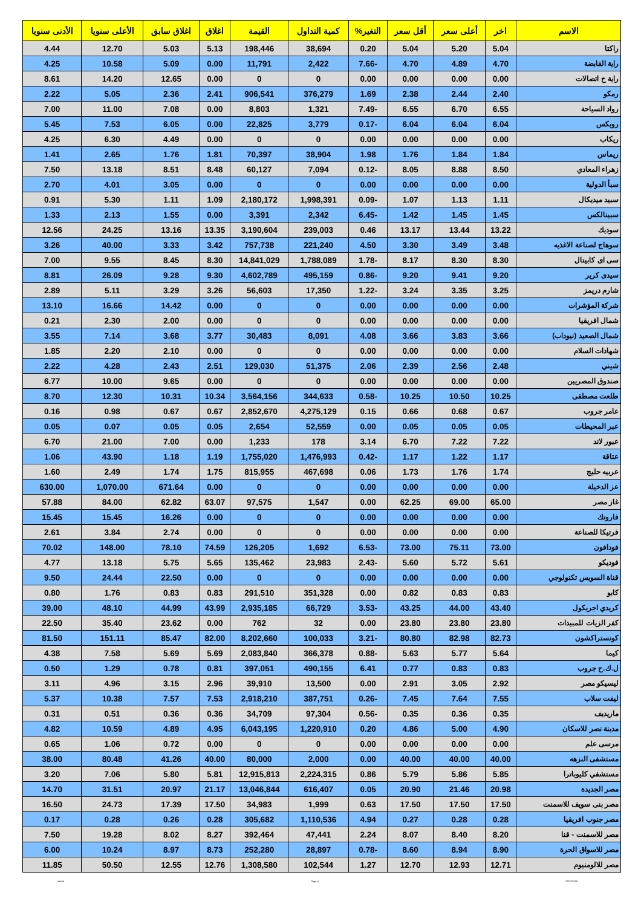| الاسم | اخر | أعلى سعر | أقل سعر | التغير% | كمية التداول | القيمة | اغلاق | اغلاق سابق | الأعلى سنويا | الأدنى سنويا |
| --- | --- | --- | --- | --- | --- | --- | --- | --- | --- | --- |
| راكتا | 5.04 | 5.20 | 5.04 | 0.20 | 38,694 | 198,446 | 5.13 | 5.03 | 12.70 | 4.44 |
| راية القابضة | 4.70 | 4.89 | 4.70 | -7.66 | 2,422 | 11,791 | 0.00 | 5.09 | 10.58 | 4.25 |
| راية خ اتصالات | 0.00 | 0.00 | 0.00 | 0.00 | 0 | 0 | 0.00 | 12.65 | 14.20 | 8.61 |
| رمكو | 2.40 | 2.44 | 2.38 | 1.69 | 376,279 | 906,541 | 2.41 | 2.36 | 5.05 | 2.22 |
| رواد السياحة | 6.55 | 6.70 | 6.55 | -7.49 | 1,321 | 8,803 | 0.00 | 7.08 | 11.00 | 7.00 |
| روبكس | 6.04 | 6.04 | 6.04 | -0.17 | 3,779 | 22,825 | 0.00 | 6.05 | 7.53 | 5.45 |
| ريكاب | 0.00 | 0.00 | 0.00 | 0.00 | 0 | 0 | 0.00 | 4.49 | 6.30 | 4.25 |
| ريماس | 1.84 | 1.84 | 1.76 | 1.98 | 38,904 | 70,397 | 1.81 | 1.76 | 2.65 | 1.41 |
| زهراء المعادي | 8.50 | 8.88 | 8.05 | -0.12 | 7,094 | 60,127 | 8.48 | 8.51 | 13.18 | 7.50 |
| سبأ الدولية | 0.00 | 0.00 | 0.00 | 0.00 | 0 | 0 | 0.00 | 3.05 | 4.01 | 2.70 |
| سبيد ميديكال | 1.11 | 1.13 | 1.07 | -0.09 | 1,998,391 | 2,180,172 | 1.09 | 1.11 | 5.30 | 0.91 |
| سبينالكس | 1.45 | 1.45 | 1.42 | -6.45 | 2,342 | 3,391 | 0.00 | 1.55 | 2.13 | 1.33 |
| سوديك | 13.22 | 13.44 | 13.17 | 0.46 | 239,003 | 3,190,604 | 13.35 | 13.16 | 24.25 | 12.56 |
| سوهاج لصناعة الاغذيه | 3.48 | 3.49 | 3.30 | 4.50 | 221,240 | 757,738 | 3.42 | 3.33 | 40.00 | 3.26 |
| سى اى كابيتال | 8.30 | 8.30 | 8.17 | -1.78 | 1,788,089 | 14,841,029 | 8.30 | 8.45 | 9.55 | 7.00 |
| سيدى كرير | 9.20 | 9.41 | 9.20 | -0.86 | 495,159 | 4,602,789 | 9.30 | 9.28 | 26.09 | 8.81 |
| شارم دريمز | 3.25 | 3.35 | 3.24 | -1.22 | 17,350 | 56,603 | 3.26 | 3.29 | 5.11 | 2.89 |
| شركة المؤشرات | 0.00 | 0.00 | 0.00 | 0.00 | 0 | 0 | 0.00 | 14.42 | 16.66 | 13.10 |
| شمال افريقيا | 0.00 | 0.00 | 0.00 | 0.00 | 0 | 0 | 0.00 | 2.00 | 2.30 | 0.21 |
| شمال الصعيد (نيوداب) | 3.66 | 3.83 | 3.66 | 4.08 | 8,091 | 30,483 | 3.77 | 3.68 | 7.14 | 3.55 |
| شهادات السلام | 0.00 | 0.00 | 0.00 | 0.00 | 0 | 0 | 0.00 | 2.10 | 2.20 | 1.85 |
| شيني | 2.48 | 2.56 | 2.39 | 2.06 | 51,375 | 129,030 | 2.51 | 2.43 | 4.28 | 2.22 |
| صندوق المصريين | 0.00 | 0.00 | 0.00 | 0.00 | 0 | 0 | 0.00 | 9.65 | 10.00 | 6.77 |
| طلعت مصطفى | 10.25 | 10.50 | 10.25 | -0.58 | 344,633 | 3,564,156 | 10.34 | 10.31 | 12.30 | 8.70 |
| عامر جروب | 0.67 | 0.68 | 0.66 | 0.15 | 4,275,129 | 2,852,670 | 0.67 | 0.67 | 0.98 | 0.16 |
| عبر المحيطات | 0.05 | 0.05 | 0.05 | 0.00 | 52,559 | 2,654 | 0.05 | 0.05 | 0.07 | 0.05 |
| عبور لاند | 7.22 | 7.22 | 6.70 | 3.14 | 178 | 1,233 | 0.00 | 7.00 | 21.00 | 6.70 |
| عتاقة | 1.17 | 1.22 | 1.17 | -0.42 | 1,476,993 | 1,755,020 | 1.19 | 1.18 | 43.90 | 1.06 |
| عربيه حليج | 1.74 | 1.76 | 1.73 | 0.06 | 467,698 | 815,955 | 1.75 | 1.74 | 2.49 | 1.60 |
| عز الدخيلة | 0.00 | 0.00 | 0.00 | 0.00 | 0 | 0 | 0.00 | 671.64 | 1,070.00 | 630.00 |
| غاز مصر | 65.00 | 69.00 | 62.25 | 0.00 | 1,547 | 97,575 | 63.07 | 62.82 | 84.00 | 57.88 |
| فاروتك | 0.00 | 0.00 | 0.00 | 0.00 | 0 | 0 | 0.00 | 16.26 | 15.45 | 15.45 |
| فرتيكا للصناعة | 0.00 | 0.00 | 0.00 | 0.00 | 0 | 0 | 0.00 | 2.74 | 3.84 | 2.61 |
| فودافون | 73.00 | 75.11 | 73.00 | -6.53 | 1,692 | 126,205 | 74.59 | 78.10 | 148.00 | 70.02 |
| فوديكو | 5.61 | 5.72 | 5.60 | -2.43 | 23,983 | 135,462 | 5.65 | 5.75 | 13.18 | 4.77 |
| قناة السويس تكنولوجي | 0.00 | 0.00 | 0.00 | 0.00 | 0 | 0 | 0.00 | 22.50 | 24.44 | 9.50 |
| كابو | 0.83 | 0.83 | 0.82 | 0.00 | 351,328 | 291,510 | 0.83 | 0.83 | 1.76 | 0.80 |
| كريدي اجريكول | 43.40 | 44.00 | 43.25 | -3.53 | 66,729 | 2,935,185 | 43.99 | 44.99 | 48.10 | 39.00 |
| كفر الزيات للمبيدات | 23.80 | 23.80 | 23.80 | 0.00 | 32 | 762 | 0.00 | 23.62 | 35.40 | 22.50 |
| كونستراكشون | 82.73 | 82.98 | 80.80 | -3.21 | 100,033 | 8,202,660 | 82.00 | 85.47 | 151.11 | 81.50 |
| كيما | 5.64 | 5.77 | 5.63 | -0.88 | 366,378 | 2,083,840 | 5.69 | 5.69 | 7.58 | 4.38 |
| ل.ك.ح جروب | 0.83 | 0.83 | 0.77 | 6.41 | 490,155 | 397,051 | 0.81 | 0.78 | 1.29 | 0.50 |
| ليسيكو مصر | 2.92 | 3.05 | 2.91 | 0.00 | 13,500 | 39,910 | 2.96 | 3.15 | 4.96 | 3.11 |
| ليفت سلاب | 7.55 | 7.64 | 7.45 | -0.26 | 387,751 | 2,918,210 | 7.53 | 7.57 | 10.38 | 5.37 |
| ماريديف | 0.35 | 0.36 | 0.35 | -0.56 | 97,304 | 34,709 | 0.36 | 0.36 | 0.51 | 0.31 |
| مدينة نصر للاسكان | 4.90 | 5.00 | 4.86 | 0.20 | 1,220,910 | 6,043,195 | 4.95 | 4.89 | 10.59 | 4.82 |
| مرسى علم | 0.00 | 0.00 | 0.00 | 0.00 | 0 | 0 | 0.00 | 0.72 | 1.06 | 0.65 |
| مستشفى النزهه | 40.00 | 40.00 | 40.00 | 0.00 | 2,000 | 80,000 | 40.00 | 41.26 | 80.48 | 38.00 |
| مستشفي كليوباترا | 5.85 | 5.86 | 5.79 | 0.86 | 2,224,315 | 12,915,813 | 5.81 | 5.80 | 7.06 | 3.20 |
| مصر الجديدة | 20.98 | 21.46 | 20.90 | 0.05 | 616,407 | 13,046,844 | 21.17 | 20.97 | 31.51 | 14.70 |
| مصر بنى سويف للاسمنت | 17.50 | 17.50 | 17.50 | 0.63 | 1,999 | 34,983 | 17.50 | 17.39 | 24.73 | 16.50 |
| مصر جنوب افريقيا | 0.28 | 0.28 | 0.27 | 4.94 | 1,110,536 | 305,682 | 0.28 | 0.26 | 0.28 | 0.17 |
| مصر للاسمنت - قنا | 8.20 | 8.40 | 8.07 | 2.24 | 47,441 | 392,464 | 8.27 | 8.02 | 19.28 | 7.50 |
| مصر للاسواق الحرة | 8.90 | 8.94 | 8.60 | -0.78 | 28,897 | 252,280 | 8.73 | 8.97 | 10.24 | 6.00 |
| مصر للالومنيوم | 12.71 | 12.93 | 12.70 | 1.27 | 102,544 | 1,308,580 | 12.76 | 12.55 | 50.50 | 11.85 |
ashraf Page 4 22/07/2019